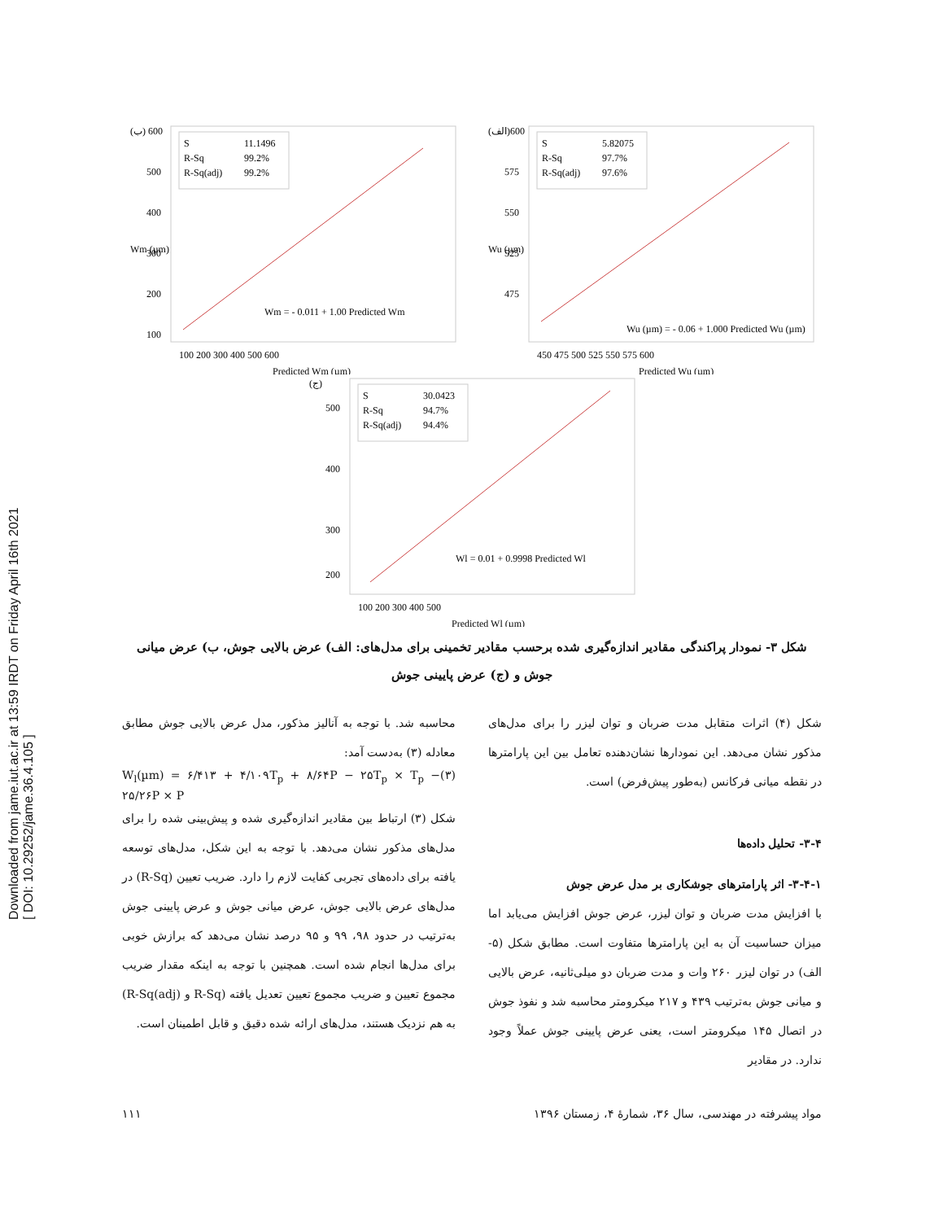Downloaded from jame.iut.ac.ir at 13:59 IRDT on Friday April 16th 2021
[ DOI: 10.29252/jame.36.4.105 ]
(ب) 600
S
11.1496
R-Sq
99.2%
R-Sq(adj)
99.2%
Wm = - 0.011 + 1.00 Predicted Wm
500
400
300
200
100
Wm (µm)
100 200 300 400 500 600
Predicted Wm (µm)
(الف)600
S
5.82075
R-Sq
97.7%
R-Sq(adj)
97.6%
Wu (µm) = - 0.06 + 1.000 Predicted Wu (µm)
575
550
525
475
Wu (µm)
450 475 500 525 550 575 600
Predicted Wu (µm)
(ج)
S
30.0423
R-Sq
94.7%
R-Sq(adj)
94.4%
Wl = 0.01 + 0.9998 Predicted Wl
500
400
300
200
100 200 300 400 500
Predicted Wl (µm)
شکل ۳- نمودار پراکندگی مقادیر اندازه‌گیری شده برحسب مقادیر تخمینی برای مدل‌های: الف) عرض بالایی جوش، ب) عرض میانی جوش و (ج) عرض پایینی جوش
محاسبه شد. با توجه به آنالیز مذکور، مدل عرض بالایی جوش مطابق معادله (۳) به‌دست آمد:
W<sub>l</sub>(µm) = ۶/۴۱۳ + ۴/۱۰۹T<sub>p</sub> + ۸/۶۴P − ۲۵T<sub>p</sub> × T<sub>p</sub> − ۲۵/۲۶P × P (۳)
شکل (۳) ارتباط بین مقادیر اندازه‌گیری شده و پیش‌بینی شده را برای مدل‌های مذکور نشان می‌دهد. با توجه به این شکل، مدل‌های توسعه یافته برای داده‌های تجربی کفایت لازم را دارد. ضریب تعیین (R-Sq) در مدل‌های عرض بالایی جوش، عرض میانی جوش و عرض پایینی جوش به‌ترتیب در حدود ۹۸، ۹۹ و ۹۵ درصد نشان می‌دهد که برازش خوبی برای مدل‌ها انجام شده است. همچنین با توجه به اینکه مقدار ضریب مجموع تعیین و ضریب مجموع تعیین تعدیل یافته (R-Sq و R-Sq(adj)) به هم نزدیک هستند، مدل‌های ارائه شده دقیق و قابل اطمینان است.
شکل (۴) اثرات متقابل مدت ضربان و توان لیزر را برای مدل‌های مذکور نشان می‌دهد. این نمودارها نشان‌دهنده تعامل بین این پارامترها در نقطه میانی فرکانس (به‌طور پیش‌فرض) است.
۳-۴- تحلیل داده‌ها
۳-۴-۱- اثر پارامترهای جوشکاری بر مدل عرض جوش
با افزایش مدت ضربان و توان لیزر، عرض جوش افزایش می‌یابد اما میزان حساسیت آن به این پارامترها متفاوت است. مطابق شکل (۵- الف) در توان لیزر ۲۶۰ وات و مدت ضربان دو میلی‌ثانیه، عرض بالایی و میانی جوش به‌ترتیب ۴۳۹ و ۲۱۷ میکرومتر محاسبه شد و نفوذ جوش در اتصال ۱۴۵ میکرومتر است، یعنی عرض پایینی جوش عملاً وجود ندارد. در مقادیر
مواد پیشرفته در مهندسی، سال ۳۶، شمارهٔ ۴، زمستان ۱۳۹۶ ۱۱۱